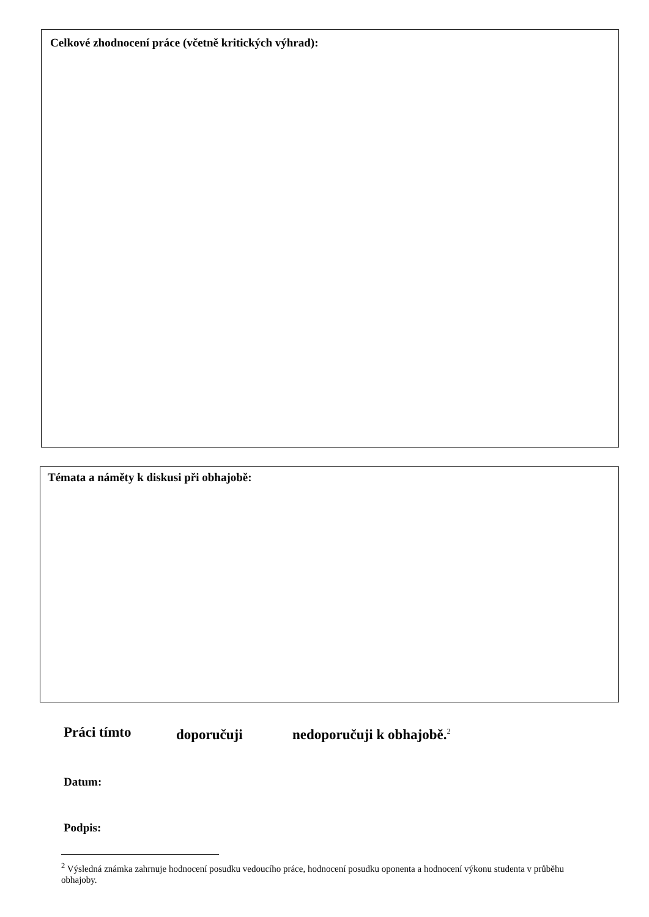Celkové zhodnocení práce (včetně kritických výhrad):
Témata a náměty k diskusi při obhajobě:
Práci tímto doporučuji nedoporučuji k obhajobě.<sup>2</sup>
Datum:
Podpis:
<sup>2</sup> Výsledná známka zahrnuje hodnocení posudku vedoucího práce, hodnocení posudku oponenta a hodnocení výkonu studenta v průběhu obhajoby.